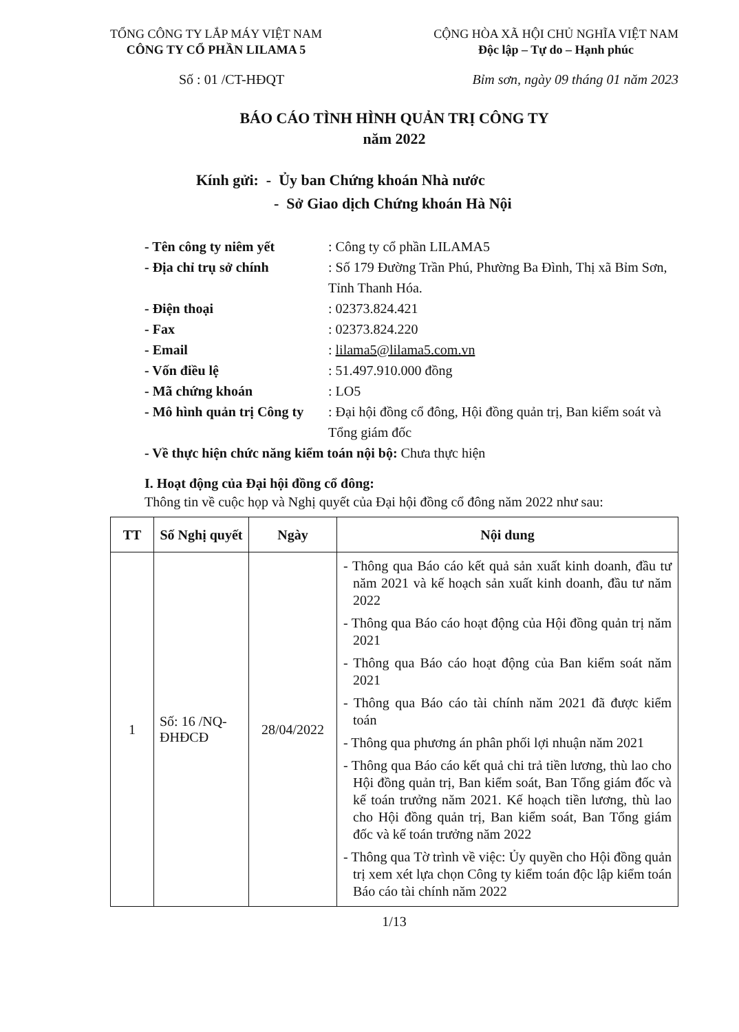TỔNG CÔNG TY LẮP MÁY VIỆT NAM
CÔNG TY CỔ PHẦN LILAMA 5
CỘNG HÒA XÃ HỘI CHỦ NGHĨA VIỆT NAM
Độc lập – Tự do – Hạnh phúc
Số : 01 /CT-HĐQT Bỉm sơn, ngày 09 tháng 01 năm 2023
BÁO CÁO TÌNH HÌNH QUẢN TRỊ CÔNG TY
năm 2022
Kính gửi: - Ủy ban Chứng khoán Nhà nước
- Sở Giao dịch Chứng khoán Hà Nội
- Tên công ty niêm yết: Công ty cổ phần LILAMA5
- Địa chỉ trụ sở chính: Số 179 Đường Trần Phú, Phường Ba Đình, Thị xã Bỉm Sơn, Tỉnh Thanh Hóa.
- Điện thoại: 02373.824.421
- Fax: 02373.824.220
- Email: lilama5@lilama5.com.vn
- Vốn điều lệ: 51.497.910.000 đồng
- Mã chứng khoán: LO5
- Mô hình quản trị Công ty: Đại hội đồng cổ đông, Hội đồng quản trị, Ban kiểm soát và Tổng giám đốc
- Về thực hiện chức năng kiểm toán nội bộ: Chưa thực hiện
I. Hoạt động của Đại hội đồng cổ đông:
Thông tin về cuộc họp và Nghị quyết của Đại hội đồng cổ đông năm 2022 như sau:
| TT | Số Nghị quyết | Ngày | Nội dung |
| --- | --- | --- | --- |
| 1 | Số: 16 /NQ-ĐHĐCĐ | 28/04/2022 | - Thông qua Báo cáo kết quả sản xuất kinh doanh, đầu tư năm 2021 và kế hoạch sản xuất kinh doanh, đầu tư năm 2022 - Thông qua Báo cáo hoạt động của Hội đồng quản trị năm 2021 - Thông qua Báo cáo hoạt động của Ban kiểm soát năm 2021 - Thông qua Báo cáo tài chính năm 2021 đã được kiểm toán - Thông qua phương án phân phối lợi nhuận năm 2021 - Thông qua Báo cáo kết quả chi trả tiền lương, thù lao cho Hội đồng quản trị, Ban kiểm soát, Ban Tổng giám đốc và kế toán trưởng năm 2021. Kế hoạch tiền lương, thù lao cho Hội đồng quản trị, Ban kiểm soát, Ban Tổng giám đốc và kế toán trưởng năm 2022 - Thông qua Tờ trình về việc: Ủy quyền cho Hội đồng quản trị xem xét lựa chọn Công ty kiểm toán độc lập kiểm toán Báo cáo tài chính năm 2022 |
1/13